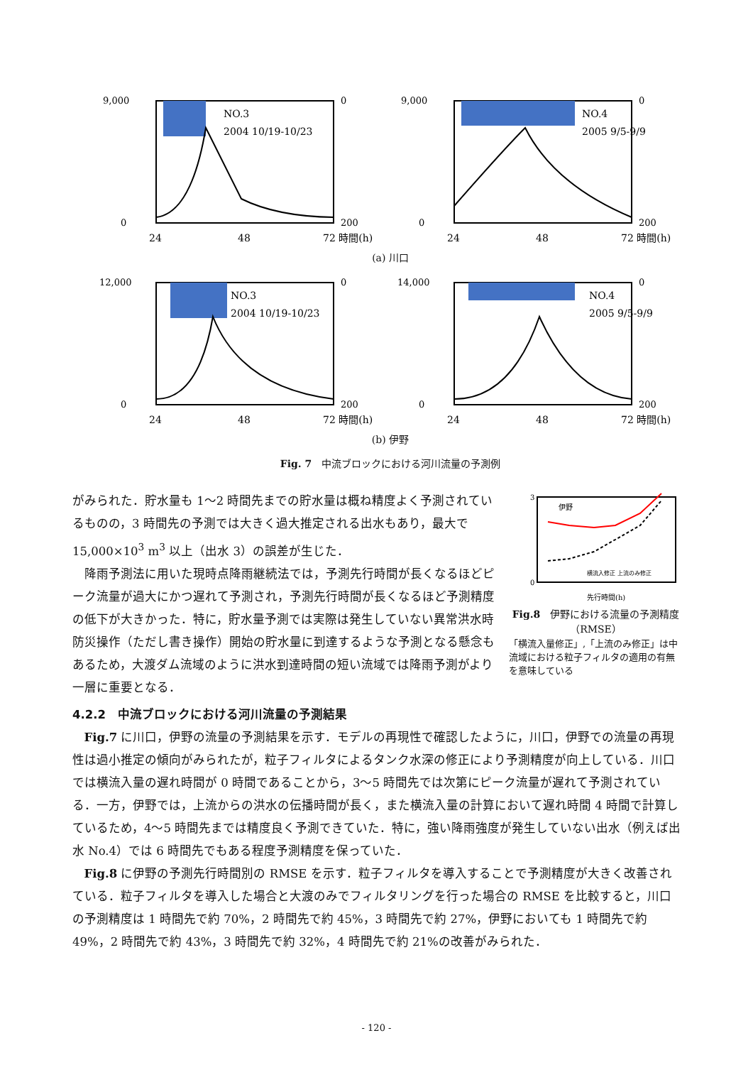9,000
0
0
200
NO.3
2004 10/19-10/23
24
48
72 時間(h)
9,000
0
0
200
NO.4
2005 9/5-9/9
24
48
72 時間(h)
(a) 川口
12,000
0
0
200
NO.3
2004 10/19-10/23
24
48
72 時間(h)
14,000
0
0
200
NO.4
2005 9/5-9/9
24
48
72 時間(h)
(b) 伊野
Fig. 7　中流ブロックにおける河川流量の予測例
がみられた．貯水量も 1～2 時間先までの貯水量は概ね精度よく予測されているものの，3 時間先の予測では大きく過大推定される出水もあり，最大で 15,000×10<sup>3</sup> m<sup>3</sup> 以上（出水 3）の誤差が生じた．
降雨予測法に用いた現時点降雨継続法では，予測先行時間が長くなるほどピーク流量が過大にかつ遅れて予測され，予測先行時間が長くなるほど予測精度の低下が大きかった．特に，貯水量予測では実際は発生していない異常洪水時防災操作（ただし書き操作）開始の貯水量に到達するような予測となる懸念もあるため，大渡ダム流域のように洪水到達時間の短い流域では降雨予測がより一層に重要となる．
伊野
横流入修正 上流のみ修正
3
0
先行時間(h)
Fig.8　伊野における流量の予測精度（RMSE）
「横流入量修正」,「上流のみ修正」は中流域における粒子フィルタの適用の有無を意味している
4.2.2　中流ブロックにおける河川流量の予測結果
Fig.7 に川口，伊野の流量の予測結果を示す．モデルの再現性で確認したように，川口，伊野での流量の再現性は過小推定の傾向がみられたが，粒子フィルタによるタンク水深の修正により予測精度が向上している．川口では横流入量の遅れ時間が 0 時間であることから，3～5 時間先では次第にピーク流量が遅れて予測されている．一方，伊野では，上流からの洪水の伝播時間が長く，また横流入量の計算において遅れ時間 4 時間で計算しているため，4～5 時間先までは精度良く予測できていた．特に，強い降雨強度が発生していない出水（例えば出水 No.4）では 6 時間先でもある程度予測精度を保っていた．
Fig.8 に伊野の予測先行時間別の RMSE を示す．粒子フィルタを導入することで予測精度が大きく改善されている．粒子フィルタを導入した場合と大渡のみでフィルタリングを行った場合の RMSE を比較すると，川口の予測精度は 1 時間先で約 70%，2 時間先で約 45%，3 時間先で約 27%，伊野においても 1 時間先で約 49%，2 時間先で約 43%，3 時間先で約 32%，4 時間先で約 21%の改善がみられた．
- 120 -